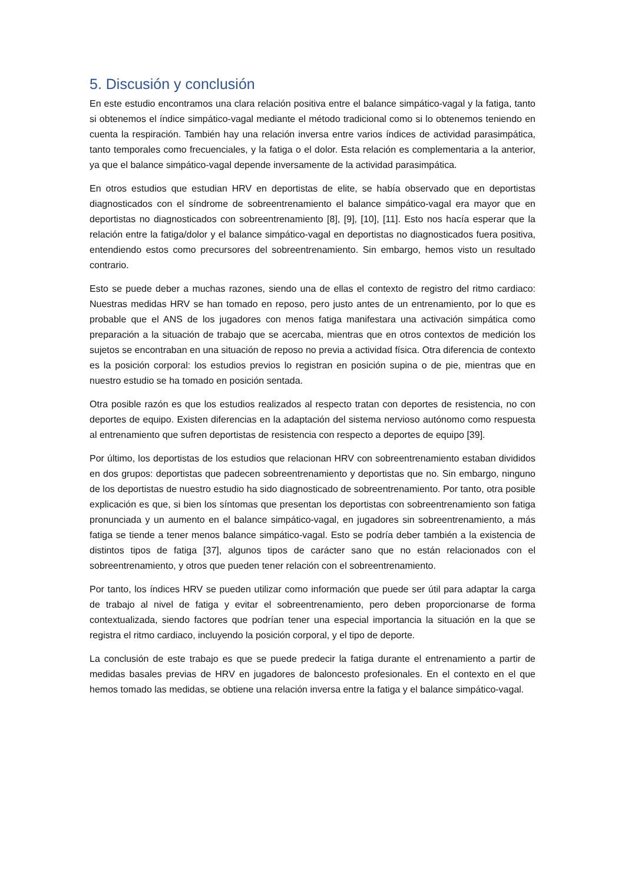5. Discusión y conclusión
En este estudio encontramos una clara relación positiva entre el balance simpático-vagal y la fatiga, tanto si obtenemos el índice simpático-vagal mediante el método tradicional como si lo obtenemos teniendo en cuenta la respiración. También hay una relación inversa entre varios índices de actividad parasimpática, tanto temporales como frecuenciales, y la fatiga o el dolor. Esta relación es complementaria a la anterior, ya que el balance simpático-vagal depende inversamente de la actividad parasimpática.
En otros estudios que estudian HRV en deportistas de elite, se había observado que en deportistas diagnosticados con el síndrome de sobreentrenamiento el balance simpático-vagal era mayor que en deportistas no diagnosticados con sobreentrenamiento [8], [9], [10], [11]. Esto nos hacía esperar que la relación entre la fatiga/dolor y el balance simpático-vagal en deportistas no diagnosticados fuera positiva, entendiendo estos como precursores del sobreentrenamiento. Sin embargo, hemos visto un resultado contrario.
Esto se puede deber a muchas razones, siendo una de ellas el contexto de registro del ritmo cardiaco: Nuestras medidas HRV se han tomado en reposo, pero justo antes de un entrenamiento, por lo que es probable que el ANS de los jugadores con menos fatiga manifestara una activación simpática como preparación a la situación de trabajo que se acercaba, mientras que en otros contextos de medición los sujetos se encontraban en una situación de reposo no previa a actividad física. Otra diferencia de contexto es la posición corporal: los estudios previos lo registran en posición supina o de pie, mientras que en nuestro estudio se ha tomado en posición sentada.
Otra posible razón es que los estudios realizados al respecto tratan con deportes de resistencia, no con deportes de equipo. Existen diferencias en la adaptación del sistema nervioso autónomo como respuesta al entrenamiento que sufren deportistas de resistencia con respecto a deportes de equipo [39].
Por último, los deportistas de los estudios que relacionan HRV con sobreentrenamiento estaban divididos en dos grupos: deportistas que padecen sobreentrenamiento y deportistas que no. Sin embargo, ninguno de los deportistas de nuestro estudio ha sido diagnosticado de sobreentrenamiento. Por tanto, otra posible explicación es que, si bien los síntomas que presentan los deportistas con sobreentrenamiento son fatiga pronunciada y un aumento en el balance simpático-vagal, en jugadores sin sobreentrenamiento, a más fatiga se tiende a tener menos balance simpático-vagal. Esto se podría deber también a la existencia de distintos tipos de fatiga [37], algunos tipos de carácter sano que no están relacionados con el sobreentrenamiento, y otros que pueden tener relación con el sobreentrenamiento.
Por tanto, los índices HRV se pueden utilizar como información que puede ser útil para adaptar la carga de trabajo al nivel de fatiga y evitar el sobreentrenamiento, pero deben proporcionarse de forma contextualizada, siendo factores que podrían tener una especial importancia la situación en la que se registra el ritmo cardiaco, incluyendo la posición corporal, y el tipo de deporte.
La conclusión de este trabajo es que se puede predecir la fatiga durante el entrenamiento a partir de medidas basales previas de HRV en jugadores de baloncesto profesionales. En el contexto en el que hemos tomado las medidas, se obtiene una relación inversa entre la fatiga y el balance simpático-vagal.